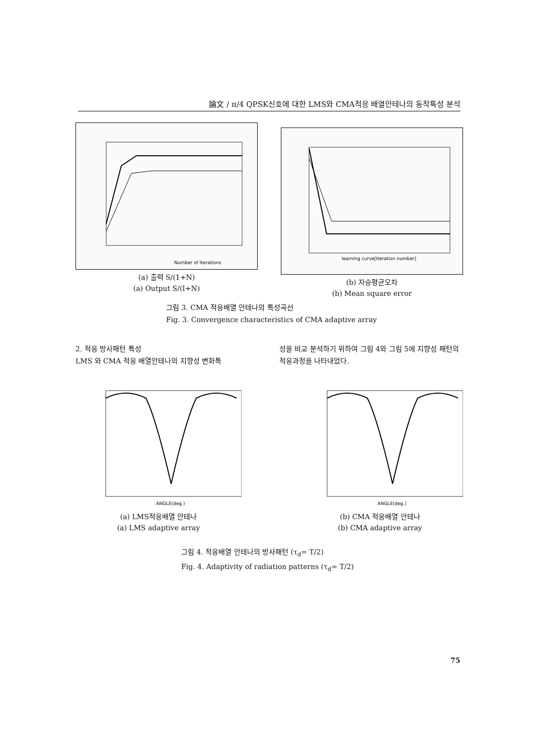論文 / π/4 QPSK신호에 대한 LMS와 CMA적응 배열안테나의 동작특성 분석
Number of Iterations
(a) 출력 S/(1+N)
(a) Output S/(I+N)
learning curve[Iteration number]
(b) 자승평균오차
(b) Mean square error
그림 3. CMA 적응배열 안테나의 특성곡선
Fig. 3. Convergence characteristics of CMA adaptive array
2. 적응 방사패턴 특성
LMS 와 CMA 적응 배열안테나의 지향성 변화특
성을 비교 분석하기 위하여 그림 4와 그림 5에 지향성 패턴의 적응과정을 나타내었다.
ANGLE(deg.)
(a) LMS적응배열 안테나
(a) LMS adaptive array
ANGLE(deg.)
(b) CMA 적응배열 안테나
(b) CMA adaptive array
그림 4. 적응배열 안테나의 방사패턴 (τ<sub>d</sub>= T/2)
Fig. 4. Adaptivity of radiation patterns (τ<sub>d</sub>= T/2)
75